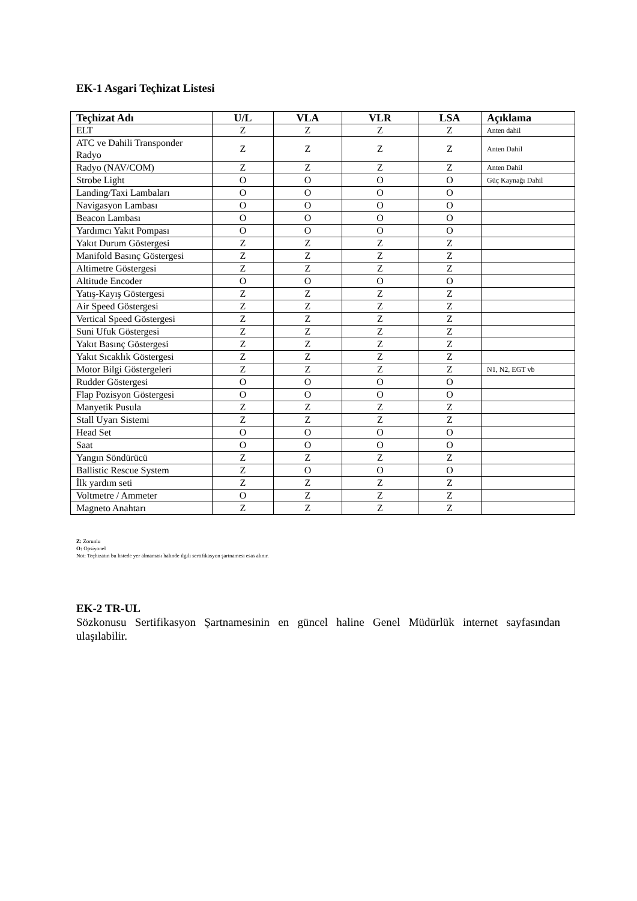EK-1 Asgari Teçhizat Listesi
| Teçhizat Adı | U/L | VLA | VLR | LSA | Açıklama |
| --- | --- | --- | --- | --- | --- |
| ELT | Z | Z | Z | Z | Anten dahil |
| ATC ve Dahili Transponder Radyo | Z | Z | Z | Z | Anten Dahil |
| Radyo (NAV/COM) | Z | Z | Z | Z | Anten Dahil |
| Strobe Light | O | O | O | O | Güç Kaynağı Dahil |
| Landing/Taxi Lambaları | O | O | O | O | |
| Navigasyon Lambası | O | O | O | O | |
| Beacon Lambası | O | O | O | O | |
| Yardımcı Yakıt Pompası | O | O | O | O | |
| Yakıt Durum Göstergesi | Z | Z | Z | Z | |
| Manifold Basınç Göstergesi | Z | Z | Z | Z | |
| Altimetre Göstergesi | Z | Z | Z | Z | |
| Altitude Encoder | O | O | O | O | |
| Yatış-Kayış Göstergesi | Z | Z | Z | Z | |
| Air Speed Göstergesi | Z | Z | Z | Z | |
| Vertical Speed Göstergesi | Z | Z | Z | Z | |
| Suni Ufuk Göstergesi | Z | Z | Z | Z | |
| Yakıt Basınç Göstergesi | Z | Z | Z | Z | |
| Yakıt Sıcaklık Göstergesi | Z | Z | Z | Z | |
| Motor Bilgi Göstergeleri | Z | Z | Z | Z | N1, N2, EGT vb |
| Rudder Göstergesi | O | O | O | O | |
| Flap Pozisyon Göstergesi | O | O | O | O | |
| Manyetik Pusula | Z | Z | Z | Z | |
| Stall Uyarı Sistemi | Z | Z | Z | Z | |
| Head Set | O | O | O | O | |
| Saat | O | O | O | O | |
| Yangın Söndürücü | Z | Z | Z | Z | |
| Ballistic Rescue System | Z | O | O | O | |
| İlk yardım seti | Z | Z | Z | Z | |
| Voltmetre / Ammeter | O | Z | Z | Z | |
| Magneto Anahtarı | Z | Z | Z | Z | |
Z: Zorunlu
O: Opsiyonel
Not: Teçhizatın bu listede yer almaması halinde ilgili sertifikasyon şartnamesi esas alınır.
EK-2 TR-UL
Sözkonusu Sertifikasyon Şartnamesinin en güncel haline Genel Müdürlük internet sayfasından ulaşılabilir.